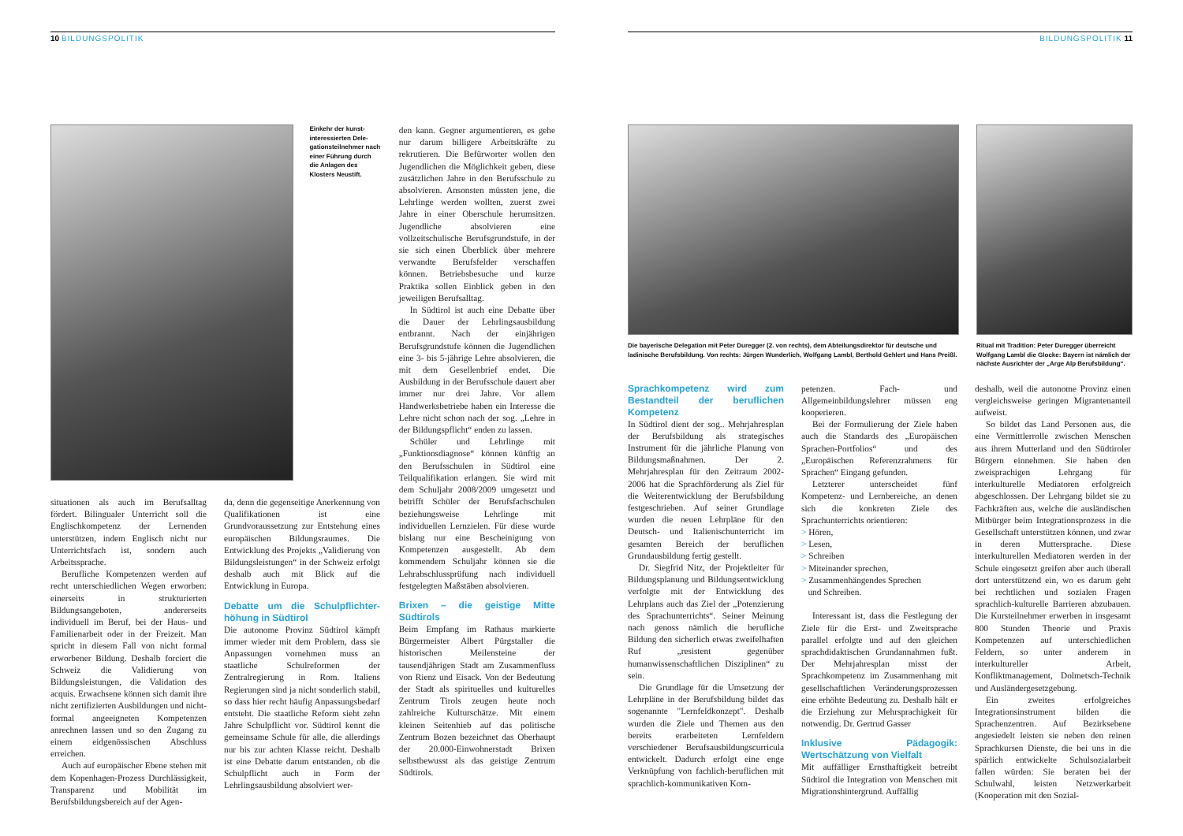10 BILDUNGSPOLITIK BILDUNGSPOLITIK 11
Einkehr der kunst­interessierten Dele­gationsteilnehmer nach einer Führung durch die Anlagen des Klosters Neustift.
situationen als auch im Berufsalltag fördert. Bilingualer Unterricht soll die Englischkompetenz der Lernenden unterstützen, indem Englisch nicht nur Unterrichtsfach ist, sondern auch Arbeitssprache.
Berufliche Kompetenzen werden auf recht unterschiedlichen Wegen erworben: einerseits in strukturierten Bildungsangeboten, andererseits individuell im Beruf, bei der Haus- und Familienarbeit oder in der Freizeit. Man spricht in diesem Fall von nicht formal erworbener Bildung. Deshalb forciert die Schweiz die Validierung von Bildungsleistungen, die Validation des acquis. Erwachsene können sich damit ihre nicht zertifizierten Ausbildungen und nicht-formal angeeigneten Kompetenzen anrechnen lassen und so den Zugang zu einem eidgenössischen Abschluss erreichen.
Auch auf europäischer Ebene stehen mit dem Kopenhagen-Prozess Durchlässigkeit, Transparenz und Mobilität im Berufsbildungsbereich auf der Agen-
da, denn die gegenseitige Anerkennung von Qualifikationen ist eine Grundvoraussetzung zur Entstehung eines europäischen Bildungsraumes. Die Entwicklung des Projekts „Validierung von Bildungsleistungen“ in der Schweiz erfolgt deshalb auch mit Blick auf die Entwicklung in Europa.
Debatte um die Schulpflichter­höhung in Südtirol
Die autonome Provinz Südtirol kämpft immer wieder mit dem Problem, dass sie Anpassungen vornehmen muss an staatliche Schulreformen der Zentralregierung in Rom. Italiens Regierungen sind ja nicht sonderlich stabil, so dass hier recht häufig Anpassungsbedarf entsteht. Die staatliche Reform sieht zehn Jahre Schulpflicht vor. Südtirol kennt die gemeinsame Schule für alle, die allerdings nur bis zur achten Klasse reicht. Deshalb ist eine Debatte darum entstanden, ob die Schulpflicht auch in Form der Lehrlingsausbildung absolviert wer-
den kann. Gegner argumentieren, es gehe nur darum billigere Arbeitskräfte zu rekrutieren. Die Befürworter wollen den Jugendlichen die Möglichkeit geben, diese zusätzlichen Jahre in den Berufsschule zu absolvieren. Ansonsten müssten jene, die Lehrlinge werden wollten, zuerst zwei Jahre in einer Oberschule herumsitzen. Jugendliche absolvieren eine vollzeitschulische Berufsgrundstufe, in der sie sich einen Überblick über mehrere verwandte Berufsfelder verschaffen können. Betriebsbesuche und kurze Praktika sollen Einblick geben in den jeweiligen Berufsalltag.
In Südtirol ist auch eine Debatte über die Dauer der Lehrlingsausbildung entbrannt. Nach der einjährigen Berufsgrundstufe können die Jugendlichen eine 3- bis 5-jährige Lehre absolvieren, die mit dem Gesellenbrief endet. Die Ausbildung in der Berufsschule dauert aber immer nur drei Jahre. Vor allem Handwerksbetriebe haben ein Interesse die Lehre nicht schon nach der sog. „Lehre in der Bildungspflicht“ enden zu lassen.
Schüler und Lehrlinge mit „Funktionsdiagnose“ können künftig an den Berufsschulen in Südtirol eine Teilqualifikation erlangen. Sie wird mit dem Schuljahr 2008/2009 umgesetzt und betrifft Schüler der Berufsfachschulen beziehungsweise Lehrlinge mit individuellen Lernzielen. Für diese wurde bislang nur eine Bescheinigung von Kompetenzen ausgestellt. Ab dem kommendem Schuljahr können sie die Lehrabschlussprüfung nach individuell festgelegten Maßstäben absolvieren.
Brixen – die geistige Mitte Südtirols
Beim Empfang im Rathaus markierte Bürgermeister Albert Pürgstaller die historischen Meilensteine der tausendjährigen Stadt am Zusammenfluss von Rienz und Eisack. Von der Bedeutung der Stadt als spirituelles und kulturelles Zentrum Tirols zeugen heute noch zahlreiche Kulturschätze. Mit einem kleinen Seitenhieb auf das politische Zentrum Bozen bezeichnet das Oberhaupt der 20.000-Einwohnerstadt Brixen selbstbewusst als das geistige Zentrum Südtirols.
Die bayerische Delegation mit Peter Duregger (2. von rechts), dem Abteilungsdirektor für deutsche und ladinische Berufsbildung. Von rechts: Jürgen Wunderlich, Wolfgang Lambl, Berthold Gehlert und Hans Preißl.
Ritual mit Tradition: Peter Duregger überreicht Wolfgang Lambl die Glocke: Bayern ist nämlich der nächste Ausrichter der „Arge Alp Berufsbildung“.
Sprachkompetenz wird zum Bestandteil der beruflichen Kompetenz
In Südtirol dient der sog.. Mehrjahresplan der Berufsbildung als strategisches Instrument für die jährliche Planung von Bildungsmaßnahmen. Der 2. Mehrjahresplan für den Zeitraum 2002-2006 hat die Sprachförderung als Ziel für die Weiterentwicklung der Berufsbildung festgeschrieben. Auf seiner Grundlage wurden die neuen Lehrpläne für den Deutsch- und Italienischunterricht im gesamten Bereich der beruflichen Grundausbildung fertig gestellt.
Dr. Siegfrid Nitz, der Projektleiter für Bildungsplanung und Bildungsentwicklung verfolgte mit der Entwicklung des Lehrplans auch das Ziel der „Potenzierung des Sprachunterrichts“. Seiner Meinung nach genoss nämlich die berufliche Bildung den sicherlich etwas zweifelhaften Ruf „resistent gegenüber humanwissenschaftlichen Disziplinen“ zu sein.
Die Grundlage für die Umsetzung der Lehrpläne in der Berufsbildung bildet das sogenannte "Lernfeldkonzept". Deshalb wurden die Ziele und Themen aus den bereits erarbeiteten Lernfeldern verschiedener Berufsausbildungscurricula entwickelt. Dadurch erfolgt eine enge Verknüpfung von fachlich-beruflichen mit sprachlich-kommunikativen Kom-
petenzen. Fach- und Allgemeinbildungslehrer müssen eng kooperieren.
Bei der Formulierung der Ziele haben auch die Standards des „Europäischen Sprachen-Portfolios“ und des „Europäischen Referenzrahmens für Sprachen“ Eingang gefunden.
Letzterer unterscheidet fünf Kompetenz- und Lernbereiche, an denen sich die konkreten Ziele des Sprachunterrichts orientieren:
> Hören,
> Lesen,
> Schreiben
> Miteinander sprechen,
> Zusammenhängendes Sprechen
und Schreiben.
Interessant ist, dass die Festlegung der Ziele für die Erst- und Zweitsprache parallel erfolgte und auf den gleichen sprachdidaktischen Grundannahmen fußt. Der Mehrjahresplan misst der Sprachkompetenz im Zusammenhang mit gesellschaftlichen Veränderungsprozessen eine erhöhte Bedeutung zu. Deshalb hält er die Erziehung zur Mehrsprachigkeit für notwendig. Dr. Gertrud Gasser
Inklusive Pädagogik: Wertschätzung von Vielfalt
Mit auffälliger Ernsthaftigkeit betreibt Südtirol die Integration von Menschen mit Migrationshintergrund. Auffällig
deshalb, weil die autonome Provinz einen vergleichsweise geringen Migrantenanteil aufweist.
So bildet das Land Personen aus, die eine Vermittlerrolle zwischen Menschen aus ihrem Mutterland und den Südtiroler Bürgern einnehmen. Sie haben den zweisprachigen Lehrgang für interkulturelle Mediatoren erfolgreich abgeschlossen. Der Lehrgang bildet sie zu Fachkräften aus, welche die ausländischen Mitbürger beim Integrationsprozess in die Gesellschaft unterstützen können, und zwar in deren Muttersprache. Diese interkulturellen Mediatoren werden in der Schule eingesetzt greifen aber auch überall dort unterstützend ein, wo es darum geht bei rechtlichen und sozialen Fragen sprachlich-kulturelle Barrieren abzubauen. Die Kursteilnehmer erwerben in insgesamt 800 Stunden Theorie und Praxis Kompetenzen auf unterschiedlichen Feldern, so unter anderem in interkultureller Arbeit, Konfliktmanagement, Dolmetsch-Technik und Ausländergesetzgebung.
Ein zweites erfolgreiches Integrationsinstrument bilden die Sprachenzentren. Auf Bezirksebene angesiedelt leisten sie neben den reinen Sprachkursen Dienste, die bei uns in die spärlich entwickelte Schulsozialarbeit fallen würden: Sie beraten bei der Schulwahl, leisten Netzwerkarbeit (Kooperation mit den Sozial-